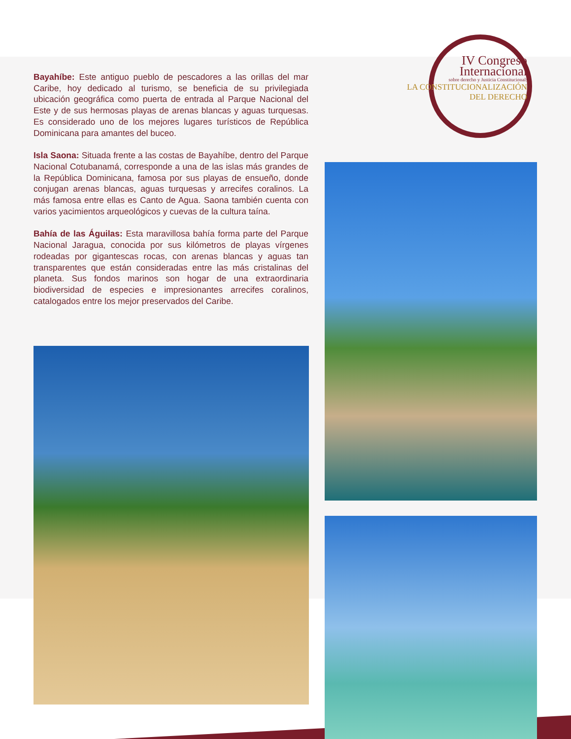IV Congreso
Internacional
sobre derecho y Justicia Constitucional:
LA CONSTITUCIONALIZACIÓN
DEL DERECHO
Bayahíbe: Este antiguo pueblo de pescadores a las orillas del mar Caribe, hoy dedicado al turismo, se beneficia de su privilegiada ubicación geográfica como puerta de entrada al Parque Nacional del Este y de sus hermosas playas de arenas blancas y aguas turquesas. Es considerado uno de los mejores lugares turísticos de República Dominicana para amantes del buceo.
Isla Saona: Situada frente a las costas de Bayahíbe, dentro del Parque Nacional Cotubanamá, corresponde a una de las islas más grandes de la República Dominicana, famosa por sus playas de ensueño, donde conjugan arenas blancas, aguas turquesas y arrecifes coralinos. La más famosa entre ellas es Canto de Agua. Saona también cuenta con varios yacimientos arqueológicos y cuevas de la cultura taína.
Bahía de las Águilas: Esta maravillosa bahía forma parte del Parque Nacional Jaragua, conocida por sus kilómetros de playas vírgenes rodeadas por gigantescas rocas, con arenas blancas y aguas tan transparentes que están consideradas entre las más cristalinas del planeta. Sus fondos marinos son hogar de una extraordinaria biodiversidad de especies e impresionantes arrecifes coralinos, catalogados entre los mejor preservados del Caribe.